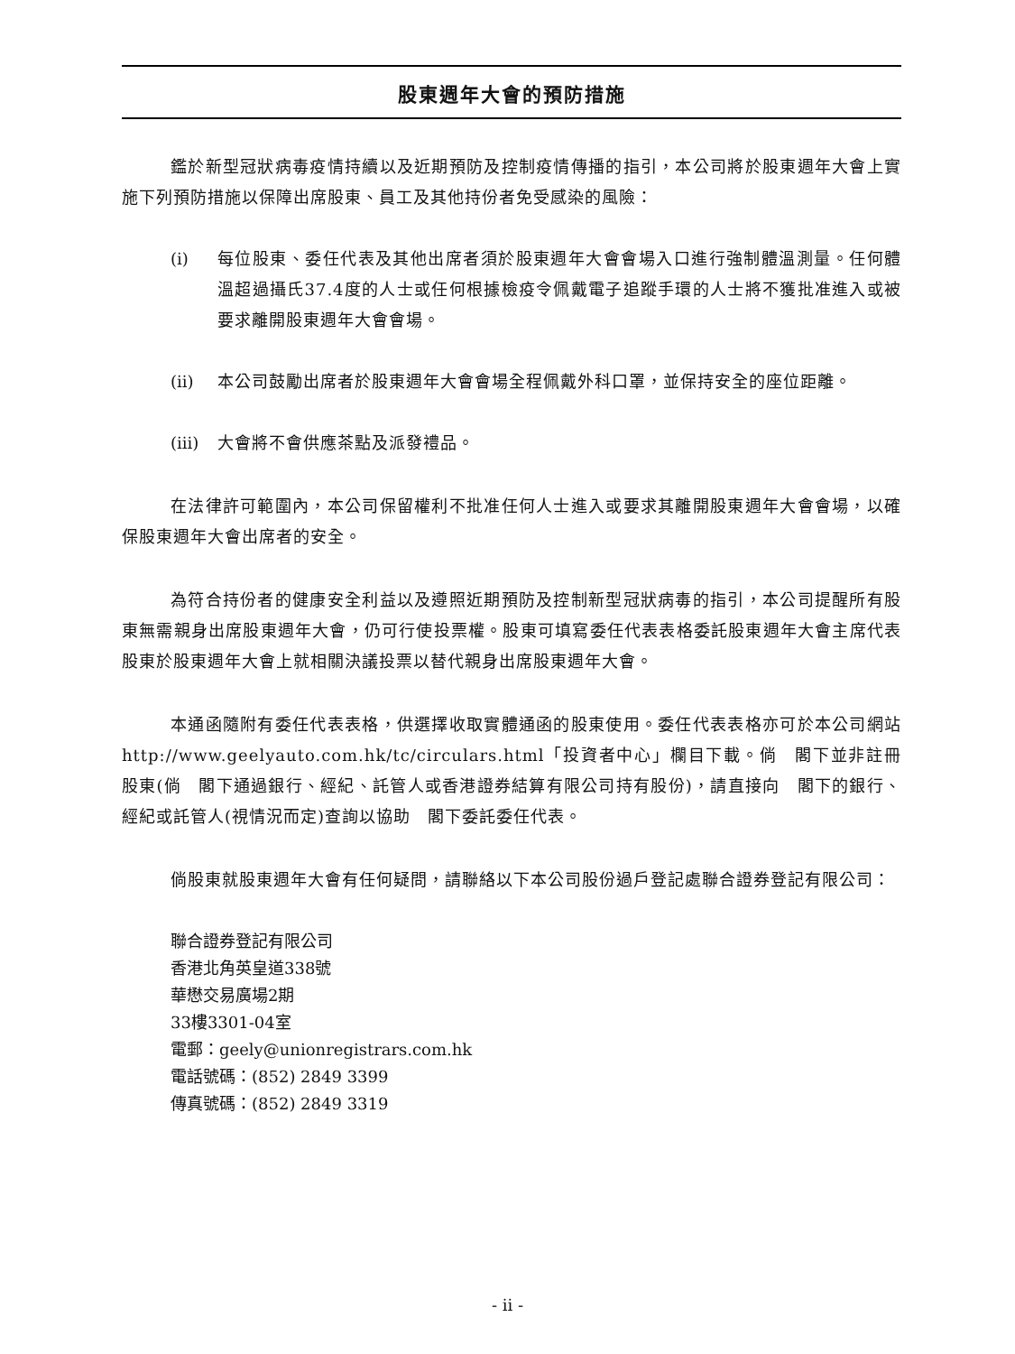股東週年大會的預防措施
鑑於新型冠狀病毒疫情持續以及近期預防及控制疫情傳播的指引，本公司將於股東週年大會上實施下列預防措施以保障出席股東、員工及其他持份者免受感染的風險：
(i) 每位股東、委任代表及其他出席者須於股東週年大會會場入口進行強制體溫測量。任何體溫超過攝氏37.4度的人士或任何根據檢疫令佩戴電子追蹤手環的人士將不獲批准進入或被要求離開股東週年大會會場。
(ii) 本公司鼓勵出席者於股東週年大會會場全程佩戴外科口罩，並保持安全的座位距離。
(iii)
大會將不會供應茶點及派發禮品。
在法律許可範圍內，本公司保留權利不批准任何人士進入或要求其離開股東週年大會會場，以確保股東週年大會出席者的安全。
為符合持份者的健康安全利益以及遵照近期預防及控制新型冠狀病毒的指引，本公司提醒所有股東無需親身出席股東週年大會，仍可行使投票權。股東可填寫委任代表表格委託股東週年大會主席代表股東於股東週年大會上就相關決議投票以替代親身出席股東週年大會。
本通函隨附有委任代表表格，供選擇收取實體通函的股東使用。委任代表表格亦可於本公司網站http://www.geelyauto.com.hk/tc/circulars.html「投資者中心」欄目下載。倘　閣下並非註冊股東(倘　閣下通過銀行、經紀、託管人或香港證券結算有限公司持有股份)，請直接向　閣下的銀行、經紀或託管人(視情況而定)查詢以協助　閣下委託委任代表。
倘股東就股東週年大會有任何疑問，請聯絡以下本公司股份過戶登記處聯合證券登記有限公司：
聯合證券登記有限公司
香港北角英皇道338號
華懋交易廣場2期
33樓3301-04室
電郵：geely@unionregistrars.com.hk
電話號碼：(852) 2849 3399
傳真號碼：(852) 2849 3319
- ii -